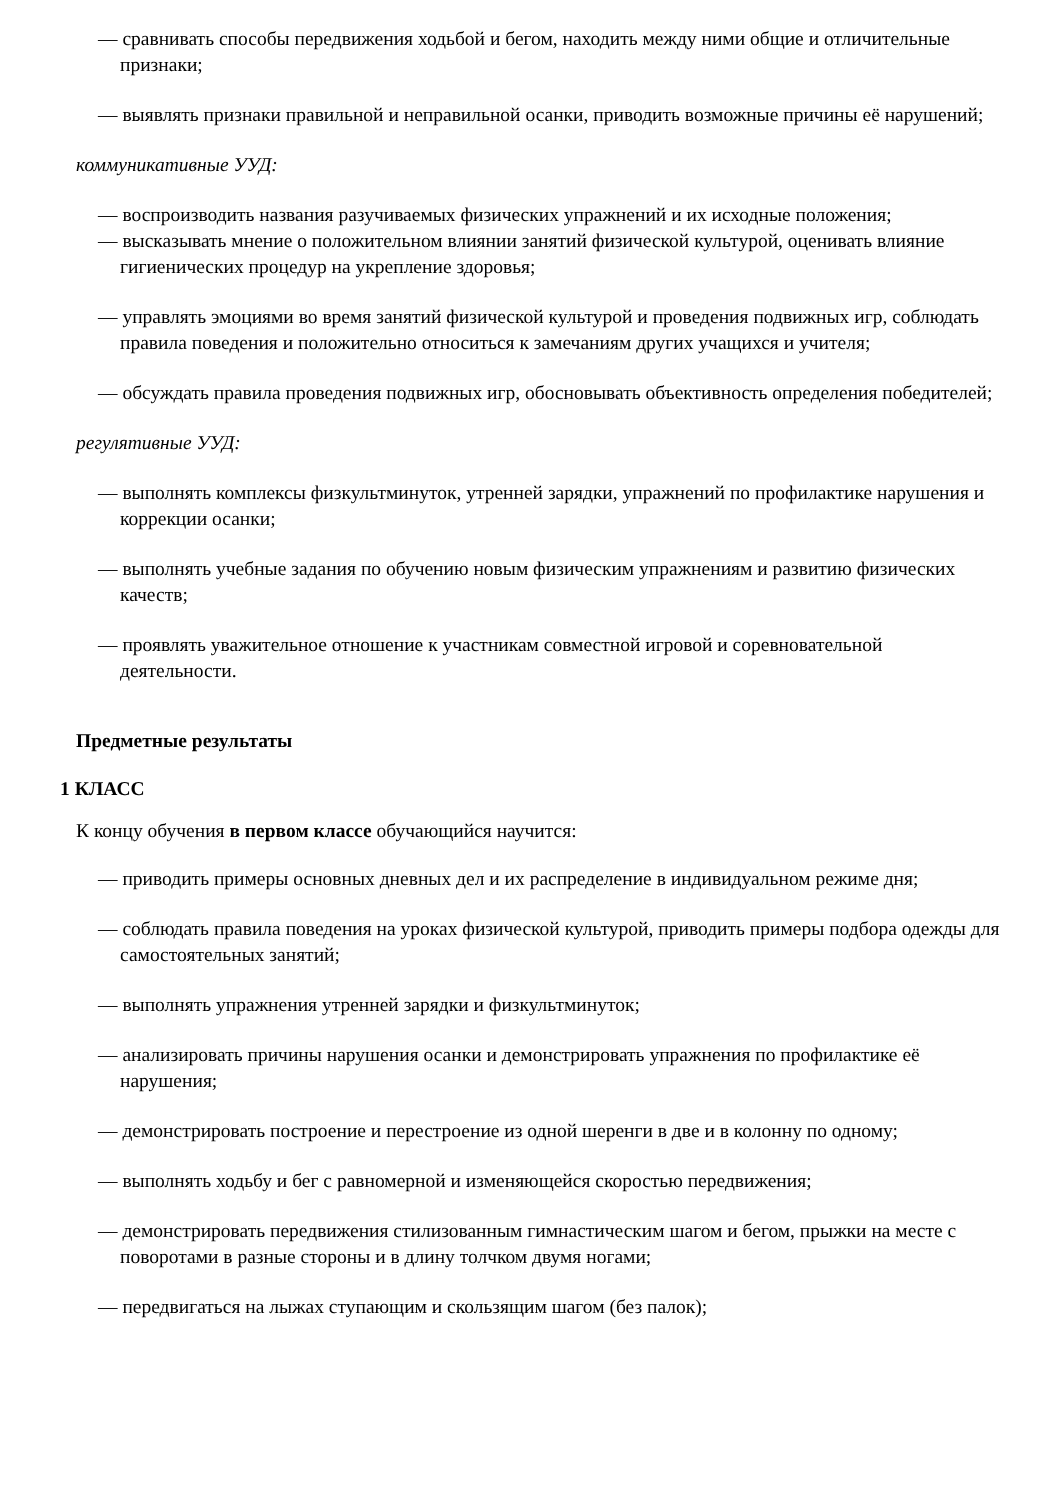— сравнивать способы передвижения ходьбой и бегом, находить между ними общие и отличительные признаки;
— выявлять признаки правильной и неправильной осанки, приводить возможные причины её нарушений;
коммуникативные УУД:
— воспроизводить названия разучиваемых физических упражнений и их исходные положения;
— высказывать мнение о положительном влиянии занятий физической культурой, оценивать влияние гигиенических процедур на укрепление здоровья;
— управлять эмоциями во время занятий физической культурой и проведения подвижных игр, соблюдать правила поведения и положительно относиться к замечаниям других учащихся и учителя;
— обсуждать правила проведения подвижных игр, обосновывать объективность определения победителей;
регулятивные УУД:
— выполнять комплексы физкультминуток, утренней зарядки, упражнений по профилактике нарушения и коррекции осанки;
— выполнять учебные задания по обучению новым физическим упражнениям и развитию физических качеств;
— проявлять уважительное отношение к участникам совместной игровой и соревновательной деятельности.
Предметные результаты
1 КЛАСС
К концу обучения в первом классе обучающийся научится:
— приводить примеры основных дневных дел и их распределение в индивидуальном режиме дня;
— соблюдать правила поведения на уроках физической культурой, приводить примеры подбора одежды для самостоятельных занятий;
— выполнять упражнения утренней зарядки и физкультминуток;
— анализировать причины нарушения осанки и демонстрировать упражнения по профилактике её нарушения;
— демонстрировать построение и перестроение из одной шеренги в две и в колонну по одному;
— выполнять ходьбу и бег с равномерной и изменяющейся скоростью передвижения;
— демонстрировать передвижения стилизованным гимнастическим шагом и бегом, прыжки на месте с поворотами в разные стороны и в длину толчком двумя ногами;
— передвигаться на лыжах ступающим и скользящим шагом (без палок);